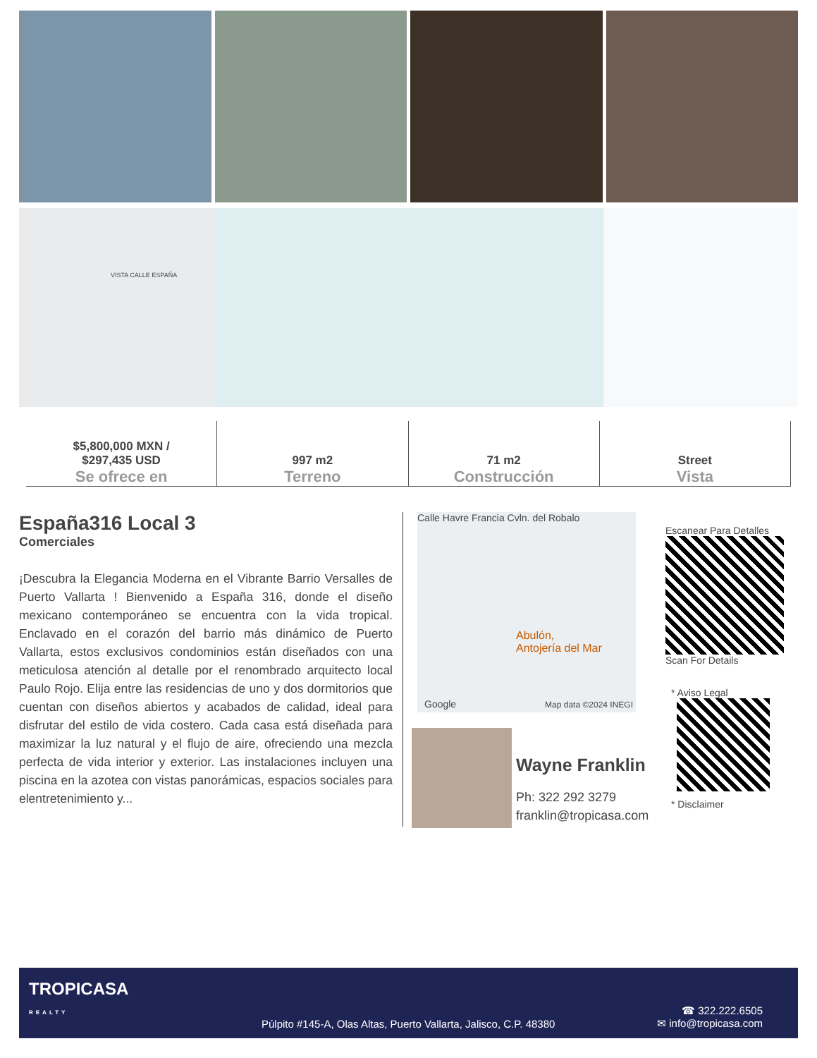VISTA CALLE ESPAÑA
$5,800,000 MXN /
$297,435 USD
Se ofrece en
997 m2
Terreno
71 m2
Construcción
Street
Vista
España316 Local 3
Comerciales
¡Descubra la Elegancia Moderna en el Vibrante Barrio Versalles de Puerto Vallarta ! Bienvenido a España 316, donde el diseño mexicano contemporáneo se encuentra con la vida tropical. Enclavado en el corazón del barrio más dinámico de Puerto Vallarta, estos exclusivos condominios están diseñados con una meticulosa atención al detalle por el renombrado arquitecto local Paulo Rojo. Elija entre las residencias de uno y dos dormitorios que cuentan con diseños abiertos y acabados de calidad, ideal para disfrutar del estilo de vida costero. Cada casa está diseñada para maximizar la luz natural y el flujo de aire, ofreciendo una mezcla perfecta de vida interior y exterior. Las instalaciones incluyen una piscina en la azotea con vistas panorámicas, espacios sociales para elentretenimiento y...
Calle Havre Francia Cvln. del Robalo
Abulón,
Antojería del Mar
Google Map data ©2024 INEGI
Wayne Franklin
Ph: 322 292 3279
franklin@tropicasa.com
Escanear Para Detalles
Scan For Details
* Aviso Legal
* Disclaimer
TROPICASA
REALTY
Púlpito #145-A, Olas Altas, Puerto Vallarta, Jalisco, C.P. 48380
☎ 322.222.6505
✉ info@tropicasa.com